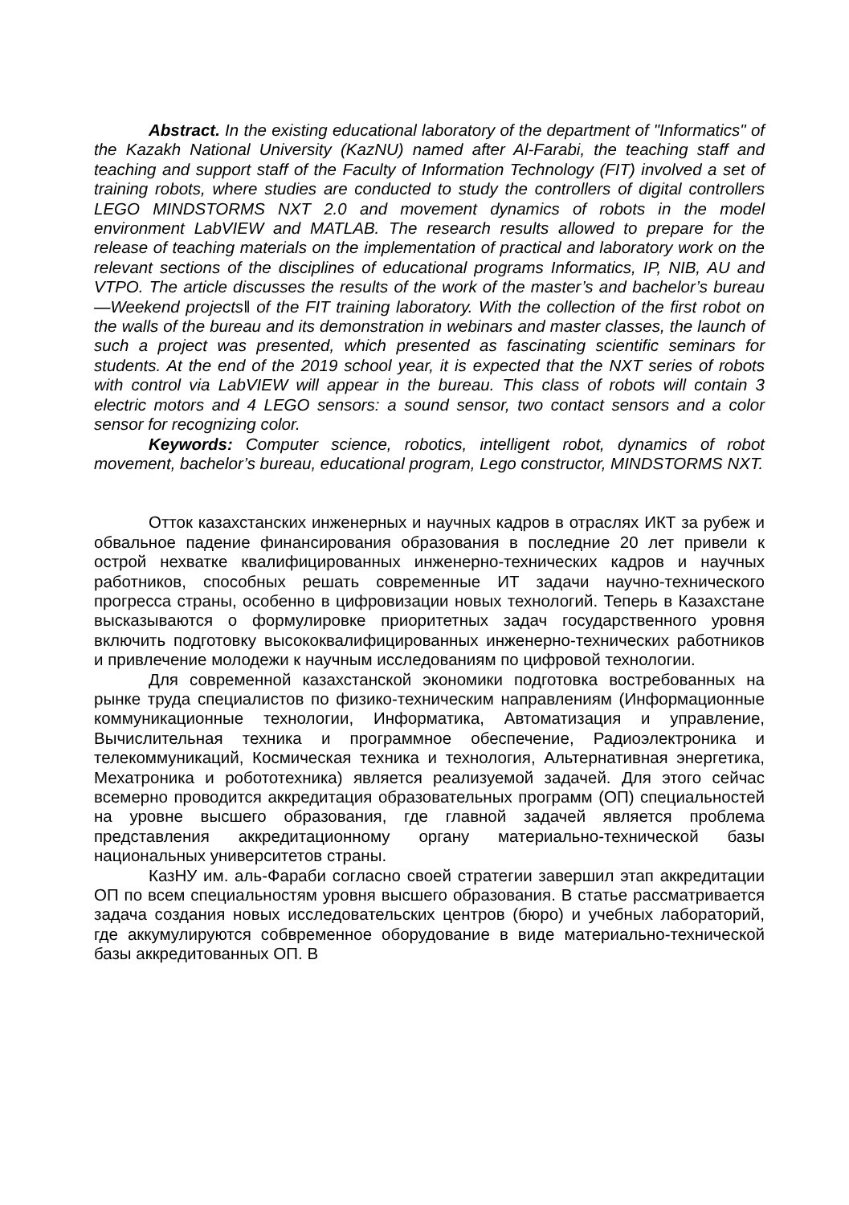Abstract. In the existing educational laboratory of the department of "Informatics" of the Kazakh National University (KazNU) named after Al-Farabi, the teaching staff and teaching and support staff of the Faculty of Information Technology (FIT) involved a set of training robots, where studies are conducted to study the controllers of digital controllers LEGO MINDSTORMS NXT 2.0 and movement dynamics of robots in the model environment LabVIEW and MATLAB. The research results allowed to prepare for the release of teaching materials on the implementation of practical and laboratory work on the relevant sections of the disciplines of educational programs Informatics, IP, NIB, AU and VTPO. The article discusses the results of the work of the master’s and bachelor’s bureau ―Weekend projects‖ of the FIT training laboratory. With the collection of the first robot on the walls of the bureau and its demonstration in webinars and master classes, the launch of such a project was presented, which presented as fascinating scientific seminars for students. At the end of the 2019 school year, it is expected that the NXT series of robots with control via LabVIEW will appear in the bureau. This class of robots will contain 3 electric motors and 4 LEGO sensors: a sound sensor, two contact sensors and a color sensor for recognizing color.
Keywords: Computer science, robotics, intelligent robot, dynamics of robot movement, bachelor’s bureau, educational program, Lego constructor, MINDSTORMS NXT.
Отток казахстанских инженерных и научных кадров в отраслях ИКТ за рубеж и обвальное падение финансирования образования в последние 20 лет привели к острой нехватке квалифицированных инженерно-технических кадров и научных работников, способных решать современные ИТ задачи научно-технического прогресса страны, особенно в цифровизации новых технологий. Теперь в Казахстане высказываются о формулировке приоритетных задач государственного уровня включить подготовку высококвалифицированных инженерно-технических работников и привлечение молодежи к научным исследованиям по цифровой технологии.
Для современной казахстанской экономики подготовка востребованных на рынке труда специалистов по физико-техническим направлениям (Информационные коммуникационные технологии, Информатика, Автоматизация и управление, Вычислительная техника и программное обеспечение, Радиоэлектроника и телекоммуникаций, Космическая техника и технология, Альтернативная энергетика, Мехатроника и робототехника) является реализуемой задачей. Для этого сейчас всемерно проводится аккредитация образовательных программ (ОП) специальностей на уровне высшего образования, где главной задачей является проблема представления аккредитационному органу материально-технической базы национальных университетов страны.
КазНУ им. аль-Фараби согласно своей стратегии завершил этап аккредитации ОП по всем специальностям уровня высшего образования. В статье рассматривается задача создания новых исследовательских центров (бюро) и учебных лабораторий, где аккумулируются собвременное оборудование в виде материально-технической базы аккредитованных ОП. В